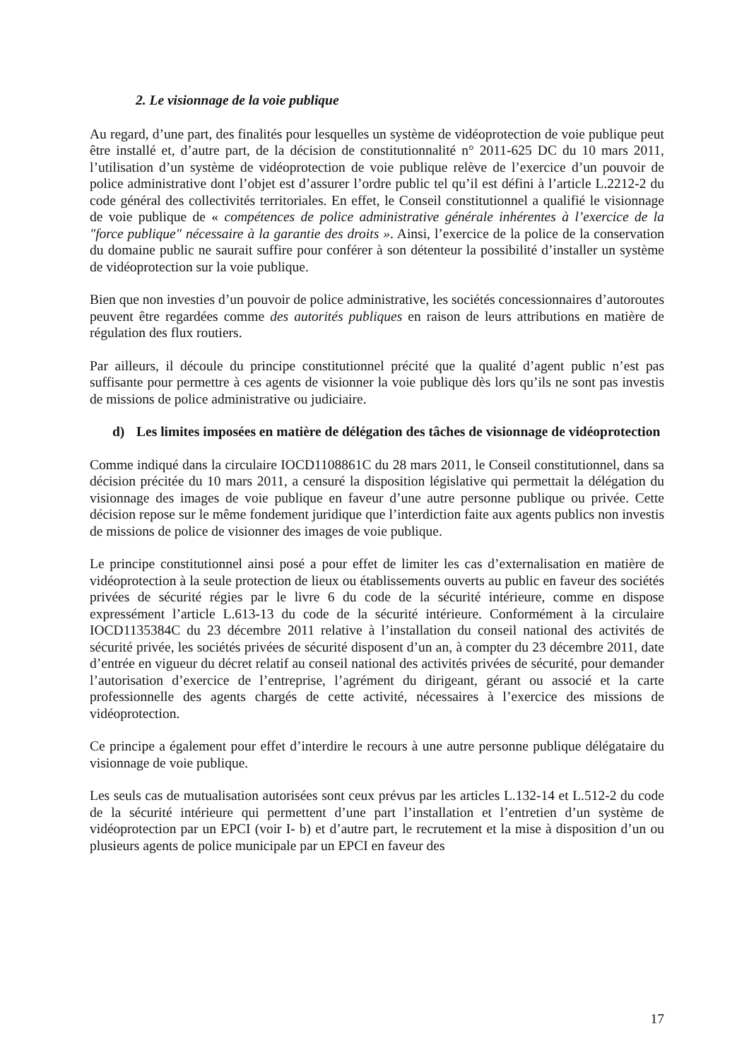2. Le visionnage de la voie publique
Au regard, d’une part, des finalités pour lesquelles un système de vidéoprotection de voie publique peut être installé et, d’autre part, de la décision de constitutionnalité n° 2011-625 DC du 10 mars 2011, l’utilisation d’un système de vidéoprotection de voie publique relève de l’exercice d’un pouvoir de police administrative dont l’objet est d’assurer l’ordre public tel qu’il est défini à l’article L.2212-2 du code général des collectivités territoriales. En effet, le Conseil constitutionnel a qualifié le visionnage de voie publique de « compétences de police administrative générale inhérentes à l’exercice de la "force publique" nécessaire à la garantie des droits ». Ainsi, l’exercice de la police de la conservation du domaine public ne saurait suffire pour conférer à son détenteur la possibilité d’installer un système de vidéoprotection sur la voie publique.
Bien que non investies d’un pouvoir de police administrative, les sociétés concessionnaires d’autoroutes peuvent être regardées comme des autorités publiques en raison de leurs attributions en matière de régulation des flux routiers.
Par ailleurs, il découle du principe constitutionnel précité que la qualité d’agent public n’est pas suffisante pour permettre à ces agents de visionner la voie publique dès lors qu’ils ne sont pas investis de missions de police administrative ou judiciaire.
d) Les limites imposées en matière de délégation des tâches de visionnage de vidéoprotection
Comme indiqué dans la circulaire IOCD1108861C du 28 mars 2011, le Conseil constitutionnel, dans sa décision précitée du 10 mars 2011, a censuré la disposition législative qui permettait la délégation du visionnage des images de voie publique en faveur d’une autre personne publique ou privée. Cette décision repose sur le même fondement juridique que l’interdiction faite aux agents publics non investis de missions de police de visionner des images de voie publique.
Le principe constitutionnel ainsi posé a pour effet de limiter les cas d’externalisation en matière de vidéoprotection à la seule protection de lieux ou établissements ouverts au public en faveur des sociétés privées de sécurité régies par le livre 6 du code de la sécurité intérieure, comme en dispose expressément l’article L.613-13 du code de la sécurité intérieure. Conformément à la circulaire IOCD1135384C du 23 décembre 2011 relative à l’installation du conseil national des activités de sécurité privée, les sociétés privées de sécurité disposent d’un an, à compter du 23 décembre 2011, date d’entrée en vigueur du décret relatif au conseil national des activités privées de sécurité, pour demander l’autorisation d’exercice de l’entreprise, l’agrément du dirigeant, gérant ou associé et la carte professionnelle des agents chargés de cette activité, nécessaires à l’exercice des missions de vidéoprotection.
Ce principe a également pour effet d’interdire le recours à une autre personne publique délégataire du visionnage de voie publique.
Les seuls cas de mutualisation autorisées sont ceux prévus par les articles L.132-14 et L.512-2 du code de la sécurité intérieure qui permettent d’une part l’installation et l’entretien d’un système de vidéoprotection par un EPCI (voir I- b) et d’autre part, le recrutement et la mise à disposition d’un ou plusieurs agents de police municipale par un EPCI en faveur des
17